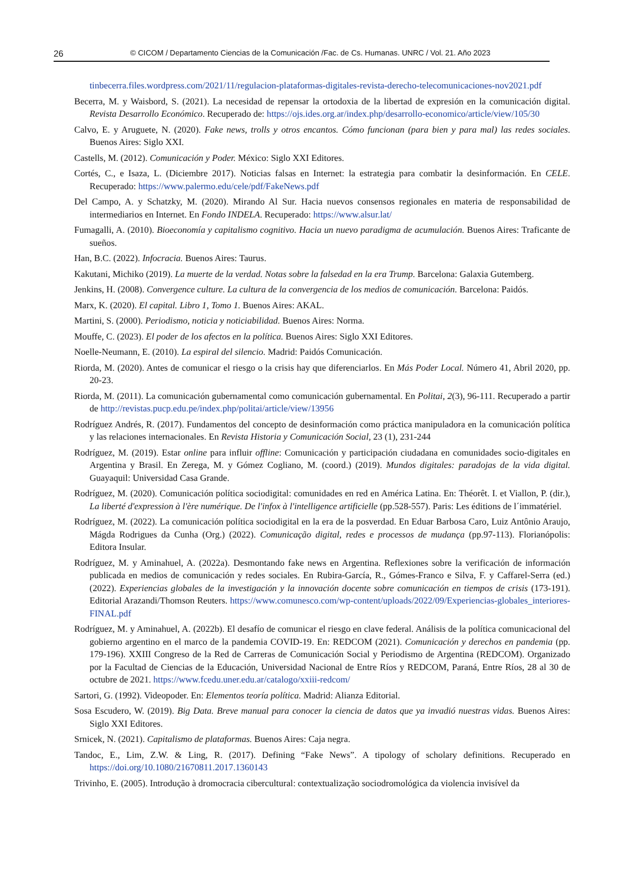26 © CICOM / Departamento Ciencias de la Comunicación /Fac. de Cs. Humanas. UNRC / Vol. 21. Año 2023
tinbecerra.files.wordpress.com/2021/11/regulacion-plataformas-digitales-revista-derecho-telecomunicaciones-nov2021.pdf
Becerra, M. y Waisbord, S. (2021). La necesidad de repensar la ortodoxia de la libertad de expresión en la comunicación digital. Revista Desarrollo Económico. Recuperado de: https://ojs.ides.org.ar/index.php/desarrollo-economico/article/view/105/30
Calvo, E. y Aruguete, N. (2020). Fake news, trolls y otros encantos. Cómo funcionan (para bien y para mal) las redes sociales. Buenos Aires: Siglo XXI.
Castells, M. (2012). Comunicación y Poder. México: Siglo XXI Editores.
Cortés, C., e Isaza, L. (Diciembre 2017). Noticias falsas en Internet: la estrategia para combatir la desinformación. En CELE. Recuperado: https://www.palermo.edu/cele/pdf/FakeNews.pdf
Del Campo, A. y Schatzky, M. (2020). Mirando Al Sur. Hacia nuevos consensos regionales en materia de responsabilidad de intermediarios en Internet. En Fondo INDELA. Recuperado: https://www.alsur.lat/
Fumagalli, A. (2010). Bioeconomía y capitalismo cognitivo. Hacia un nuevo paradigma de acumulación. Buenos Aires: Traficante de sueños.
Han, B.C. (2022). Infocracia. Buenos Aires: Taurus.
Kakutani, Michiko (2019). La muerte de la verdad. Notas sobre la falsedad en la era Trump. Barcelona: Galaxia Gutemberg.
Jenkins, H. (2008). Convergence culture. La cultura de la convergencia de los medios de comunicación. Barcelona: Paidós.
Marx, K. (2020). El capital. Libro 1, Tomo 1. Buenos Aires: AKAL.
Martini, S. (2000). Periodismo, noticia y noticiabilidad. Buenos Aires: Norma.
Mouffe, C. (2023). El poder de los afectos en la política. Buenos Aires: Siglo XXI Editores.
Noelle-Neumann, E. (2010). La espiral del silencio. Madrid: Paidós Comunicación.
Riorda, M. (2020). Antes de comunicar el riesgo o la crisis hay que diferenciarlos. En Más Poder Local. Número 41, Abril 2020, pp. 20-23.
Riorda, M. (2011). La comunicación gubernamental como comunicación gubernamental. En Politai, 2(3), 96-111. Recuperado a partir de http://revistas.pucp.edu.pe/index.php/politai/article/view/13956
Rodríguez Andrés, R. (2017). Fundamentos del concepto de desinformación como práctica manipuladora en la comunicación política y las relaciones internacionales. En Revista Historia y Comunicación Social, 23 (1), 231-244
Rodríguez, M. (2019). Estar online para influir offline: Comunicación y participación ciudadana en comunidades socio-digitales en Argentina y Brasil. En Zerega, M. y Gómez Cogliano, M. (coord.) (2019). Mundos digitales: paradojas de la vida digital. Guayaquil: Universidad Casa Grande.
Rodríguez, M. (2020). Comunicación política sociodigital: comunidades en red en América Latina. En: Théorêt. I. et Viallon, P. (dir.), La liberté d'expression à l'ère numérique. De l'infox à l'intelligence artificielle (pp.528-557). Paris: Les éditions de l´immatériel.
Rodríguez, M. (2022). La comunicación política sociodigital en la era de la posverdad. En Eduar Barbosa Caro, Luiz Antônio Araujo, Mágda Rodrigues da Cunha (Org.) (2022). Comunicação digital, redes e processos de mudança (pp.97-113). Florianópolis: Editora Insular.
Rodríguez, M. y Aminahuel, A. (2022a). Desmontando fake news en Argentina. Reflexiones sobre la verificación de información publicada en medios de comunicación y redes sociales. En Rubira-García, R., Gómes-Franco e Silva, F. y Caffarel-Serra (ed.) (2022). Experiencias globales de la investigación y la innovación docente sobre comunicación en tiempos de crisis (173-191). Editorial Arazandi/Thomson Reuters. https://www.comunesco.com/wp-content/uploads/2022/09/Experiencias-globales_interiores-FINAL.pdf
Rodríguez, M. y Aminahuel, A. (2022b). El desafío de comunicar el riesgo en clave federal. Análisis de la política comunicacional del gobierno argentino en el marco de la pandemia COVID-19. En: REDCOM (2021). Comunicación y derechos en pandemia (pp. 179-196). XXIII Congreso de la Red de Carreras de Comunicación Social y Periodismo de Argentina (REDCOM). Organizado por la Facultad de Ciencias de la Educación, Universidad Nacional de Entre Ríos y REDCOM, Paraná, Entre Ríos, 28 al 30 de octubre de 2021. https://www.fcedu.uner.edu.ar/catalogo/xxiii-redcom/
Sartori, G. (1992). Videopoder. En: Elementos teoría política. Madrid: Alianza Editorial.
Sosa Escudero, W. (2019). Big Data. Breve manual para conocer la ciencia de datos que ya invadió nuestras vidas. Buenos Aires: Siglo XXI Editores.
Srnicek, N. (2021). Capitalismo de plataformas. Buenos Aires: Caja negra.
Tandoc, E., Lim, Z.W. & Ling, R. (2017). Defining “Fake News”. A tipology of scholary definitions. Recuperado en https://doi.org/10.1080/21670811.2017.1360143
Trivinho, E. (2005). Introdução à dromocracia cibercultural: contextualização sociodromológica da violencia invisível da